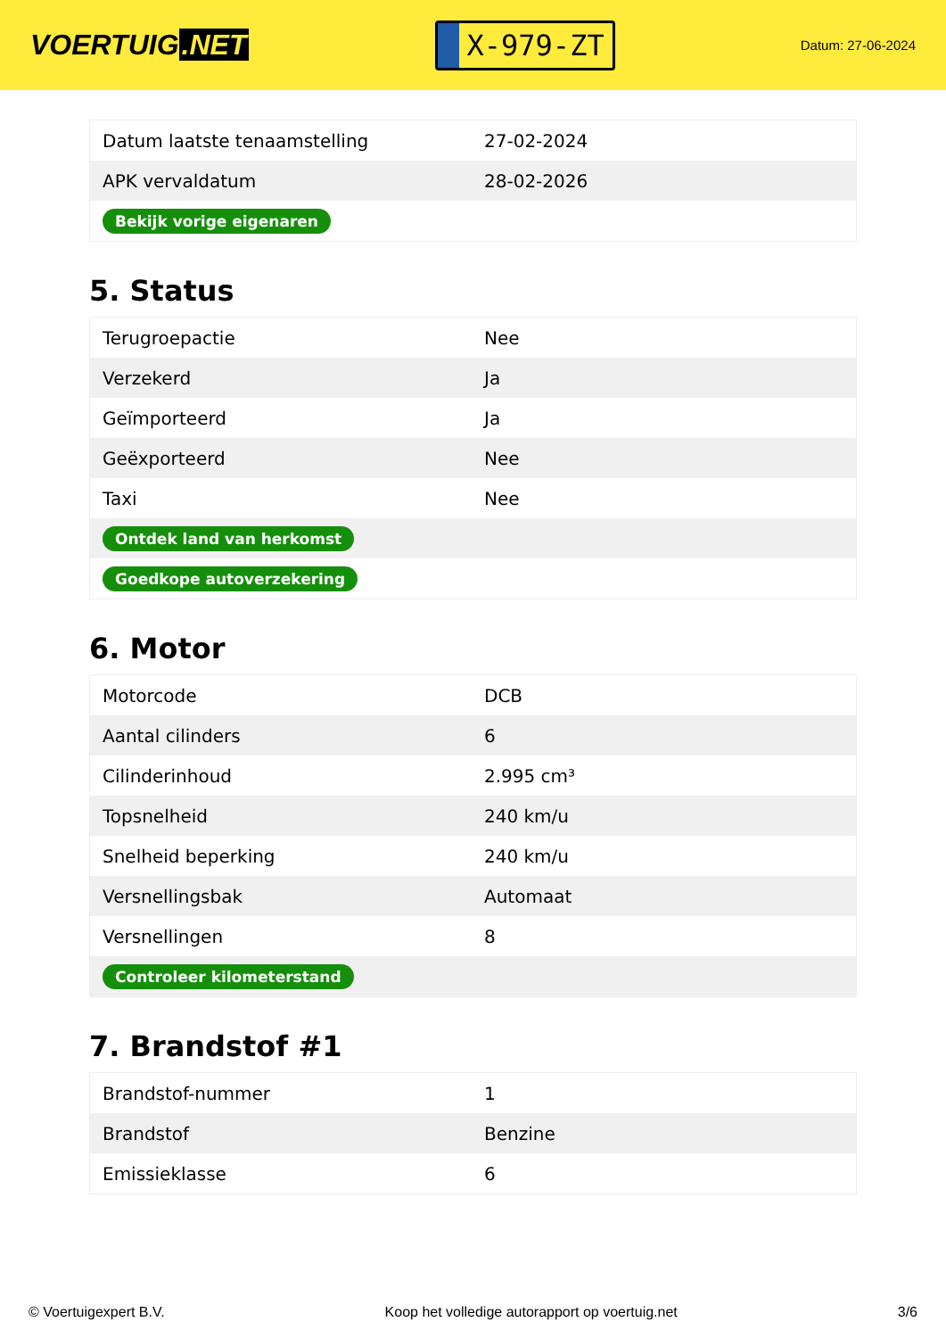VOERTUIG.NET
X-979-ZT
Datum: 27-06-2024
| Datum laatste tenaamstelling | 27-02-2024 |
| APK vervaldatum | 28-02-2026 |
| Bekijk vorige eigenaren | |
5. Status
| Terugroepactie | Nee |
| Verzekerd | Ja |
| Geïmporteerd | Ja |
| Geëxporteerd | Nee |
| Taxi | Nee |
| Ontdek land van herkomst | |
| Goedkope autoverzekering | |
6. Motor
| Motorcode | DCB |
| Aantal cilinders | 6 |
| Cilinderinhoud | 2.995 cm³ |
| Topsnelheid | 240 km/u |
| Snelheid beperking | 240 km/u |
| Versnellingsbak | Automaat |
| Versnellingen | 8 |
| Controleer kilometerstand | |
7. Brandstof #1
| Brandstof-nummer | 1 |
| Brandstof | Benzine |
| Emissieklasse | 6 |
© Voertuigexpert B.V. Koop het volledige autorapport op voertuig.net 3/6